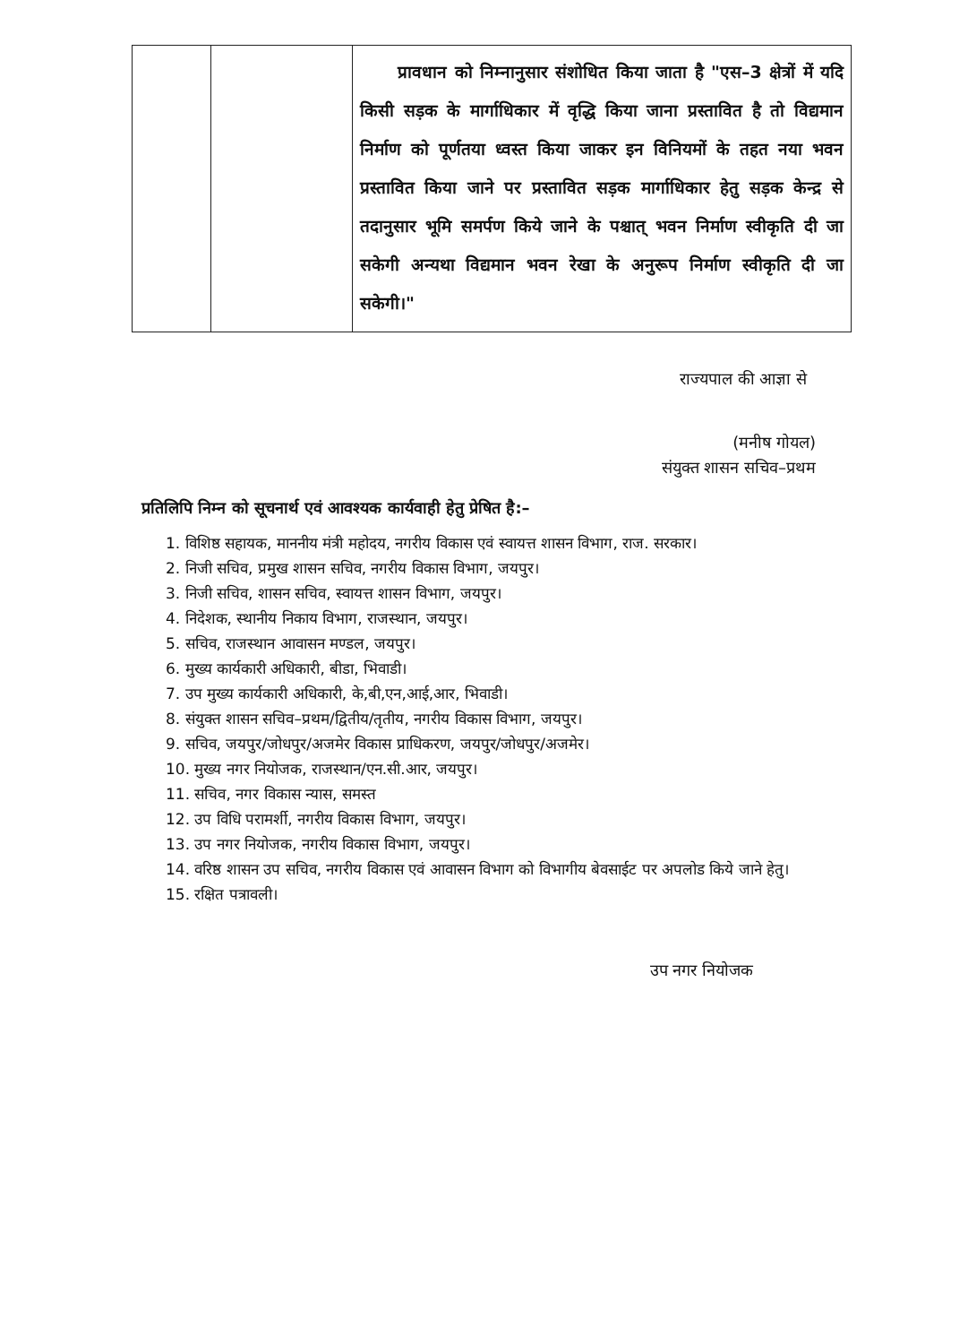| | | प्रावधान को निम्नानुसार संशोधित किया जाता है "एस–3 क्षेत्रों में यदि किसी सड़क के मार्गाधिकार में वृद्धि किया जाना प्रस्तावित है तो विद्यमान निर्माण को पूर्णतया ध्वस्त किया जाकर इन विनियमों के तहत नया भवन प्रस्तावित किया जाने पर प्रस्तावित सड़क मार्गाधिकार हेतु सड़क केन्द्र से तदानुसार भूमि समर्पण किये जाने के पश्चात् भवन निर्माण स्वीकृति दी जा सकेगी अन्यथा विद्यमान भवन रेखा के अनुरूप निर्माण स्वीकृति दी जा सकेगी।" |
राज्यपाल की आज्ञा से
(मनीष गोयल)
संयुक्त शासन सचिव–प्रथम
प्रतिलिपि निम्न को सूचनार्थ एवं आवश्यक कार्यवाही हेतु प्रेषित है:–
1. विशिष्ठ सहायक, माननीय मंत्री महोदय, नगरीय विकास एवं स्वायत्त शासन विभाग, राज. सरकार।
2. निजी सचिव, प्रमुख शासन सचिव, नगरीय विकास विभाग, जयपुर।
3. निजी सचिव, शासन सचिव, स्वायत्त शासन विभाग, जयपुर।
4. निदेशक, स्थानीय निकाय विभाग, राजस्थान, जयपुर।
5. सचिव, राजस्थान आवासन मण्डल, जयपुर।
6. मुख्य कार्यकारी अधिकारी, बीडा, भिवाडी।
7. उप मुख्य कार्यकारी अधिकारी, के,बी,एन,आई,आर, भिवाडी।
8. संयुक्त शासन सचिव–प्रथम/द्वितीय/तृतीय, नगरीय विकास विभाग, जयपुर।
9. सचिव, जयपुर/जोधपुर/अजमेर विकास प्राधिकरण, जयपुर/जोधपुर/अजमेर।
10. मुख्य नगर नियोजक, राजस्थान/एन.सी.आर, जयपुर।
11. सचिव, नगर विकास न्यास, समस्त
12. उप विधि परामर्शी, नगरीय विकास विभाग, जयपुर।
13. उप नगर नियोजक, नगरीय विकास विभाग, जयपुर।
14. वरिष्ठ शासन उप सचिव, नगरीय विकास एवं आवासन विभाग को विभागीय बेवसाईट पर अपलोड किये जाने हेतु।
15. रक्षित पत्रावली।
उप नगर नियोजक